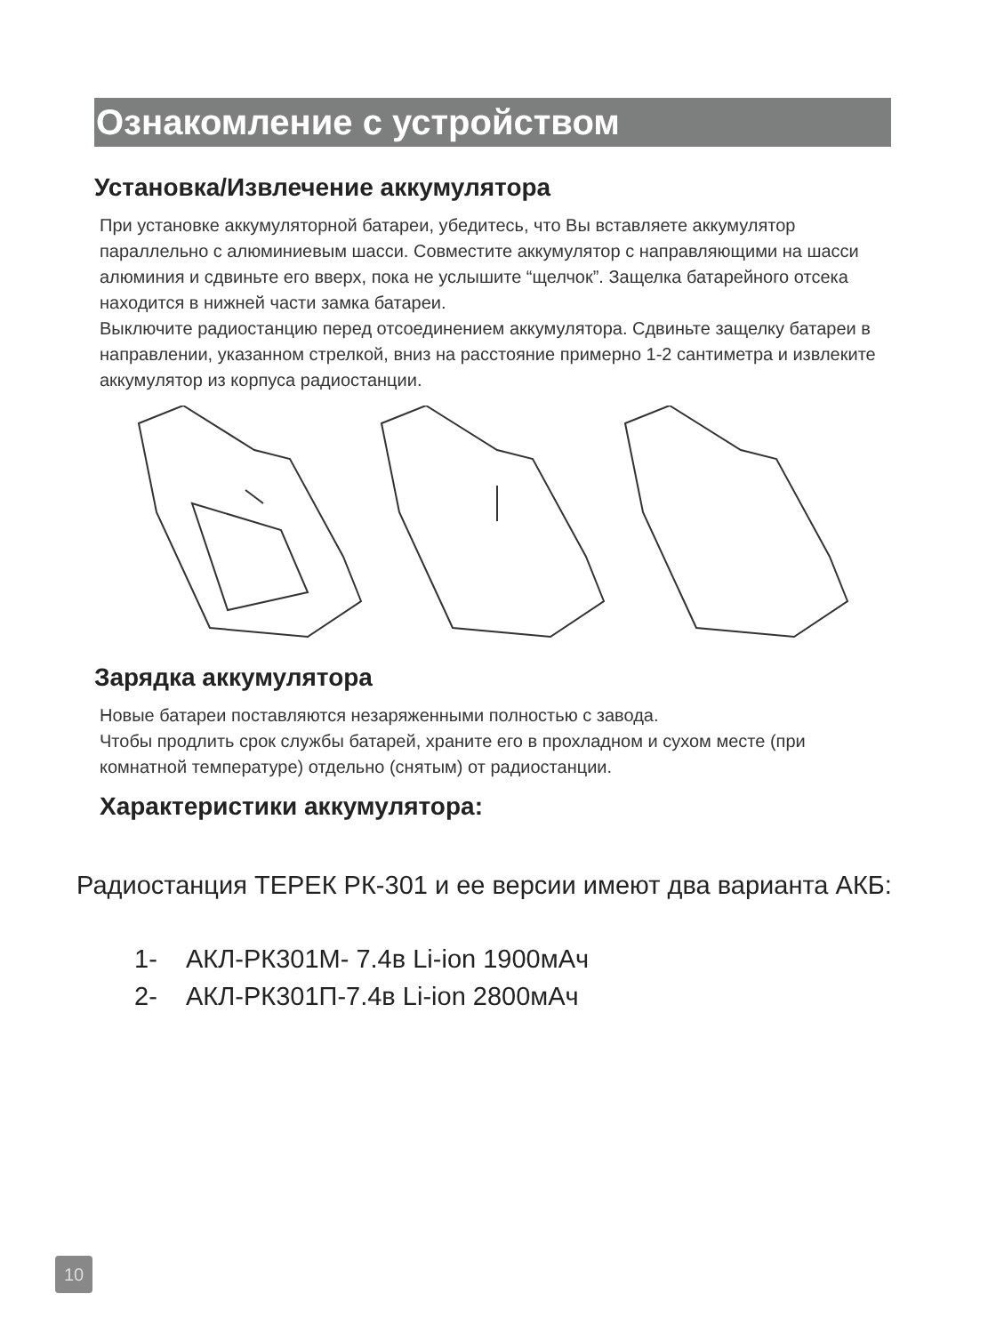Ознакомление с устройством
Установка/Извлечение аккумулятора
При установке аккумуляторной батареи, убедитесь, что Вы вставляете аккумулятор параллельно с алюминиевым шасси. Совместите аккумулятор с направляющими на шасси алюминия и сдвиньте его вверх, пока не услышите “щелчок”. Защелка батарейного отсека находится в нижней части замка батареи.
Выключите радиостанцию перед отсоединением аккумулятора. Сдвиньте защелку батареи в направлении, указанном стрелкой, вниз на расстояние примерно 1-2 сантиметра и извлеките аккумулятор из корпуса радиостанции.
Зарядка аккумулятора
Новые батареи поставляются незаряженными полностью с завода.
Чтобы продлить срок службы батарей, храните его в прохладном и сухом месте (при комнатной температуре) отдельно (снятым) от радиостанции.
Характеристики аккумулятора:
Радиостанция ТЕРЕК РК-301 и ее версии имеют два варианта АКБ:
1- АКЛ-РК301М- 7.4в Li-ion 1900мАч
2- АКЛ-РК301П-7.4в Li-ion 2800мАч
10